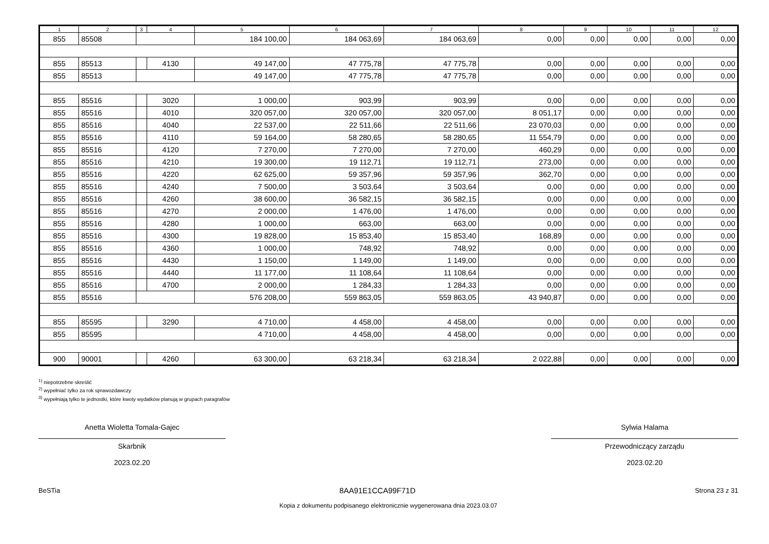| 1 | 2 | 3 | 4 | 5 | 6 | 7 | 8 | 9 | 10 | 11 | 12 |
| --- | --- | --- | --- | --- | --- | --- | --- | --- | --- | --- | --- |
| 855 | 85508 | | | 184 100,00 | 184 063,69 | 184 063,69 | 0,00 | 0,00 | 0,00 | 0,00 | 0,00 |
| 855 | 85513 | | 4130 | 49 147,00 | 47 775,78 | 47 775,78 | 0,00 | 0,00 | 0,00 | 0,00 | 0,00 |
| 855 | 85513 | | | 49 147,00 | 47 775,78 | 47 775,78 | 0,00 | 0,00 | 0,00 | 0,00 | 0,00 |
| 855 | 85516 | | 3020 | 1 000,00 | 903,99 | 903,99 | 0,00 | 0,00 | 0,00 | 0,00 | 0,00 |
| 855 | 85516 | | 4010 | 320 057,00 | 320 057,00 | 320 057,00 | 8 051,17 | 0,00 | 0,00 | 0,00 | 0,00 |
| 855 | 85516 | | 4040 | 22 537,00 | 22 511,66 | 22 511,66 | 23 070,03 | 0,00 | 0,00 | 0,00 | 0,00 |
| 855 | 85516 | | 4110 | 59 164,00 | 58 280,65 | 58 280,65 | 11 554,79 | 0,00 | 0,00 | 0,00 | 0,00 |
| 855 | 85516 | | 4120 | 7 270,00 | 7 270,00 | 7 270,00 | 460,29 | 0,00 | 0,00 | 0,00 | 0,00 |
| 855 | 85516 | | 4210 | 19 300,00 | 19 112,71 | 19 112,71 | 273,00 | 0,00 | 0,00 | 0,00 | 0,00 |
| 855 | 85516 | | 4220 | 62 625,00 | 59 357,96 | 59 357,96 | 362,70 | 0,00 | 0,00 | 0,00 | 0,00 |
| 855 | 85516 | | 4240 | 7 500,00 | 3 503,64 | 3 503,64 | 0,00 | 0,00 | 0,00 | 0,00 | 0,00 |
| 855 | 85516 | | 4260 | 38 600,00 | 36 582,15 | 36 582,15 | 0,00 | 0,00 | 0,00 | 0,00 | 0,00 |
| 855 | 85516 | | 4270 | 2 000,00 | 1 476,00 | 1 476,00 | 0,00 | 0,00 | 0,00 | 0,00 | 0,00 |
| 855 | 85516 | | 4280 | 1 000,00 | 663,00 | 663,00 | 0,00 | 0,00 | 0,00 | 0,00 | 0,00 |
| 855 | 85516 | | 4300 | 19 828,00 | 15 853,40 | 15 853,40 | 168,89 | 0,00 | 0,00 | 0,00 | 0,00 |
| 855 | 85516 | | 4360 | 1 000,00 | 748,92 | 748,92 | 0,00 | 0,00 | 0,00 | 0,00 | 0,00 |
| 855 | 85516 | | 4430 | 1 150,00 | 1 149,00 | 1 149,00 | 0,00 | 0,00 | 0,00 | 0,00 | 0,00 |
| 855 | 85516 | | 4440 | 11 177,00 | 11 108,64 | 11 108,64 | 0,00 | 0,00 | 0,00 | 0,00 | 0,00 |
| 855 | 85516 | | 4700 | 2 000,00 | 1 284,33 | 1 284,33 | 0,00 | 0,00 | 0,00 | 0,00 | 0,00 |
| 855 | 85516 | | | 576 208,00 | 559 863,05 | 559 863,05 | 43 940,87 | 0,00 | 0,00 | 0,00 | 0,00 |
| 855 | 85595 | | 3290 | 4 710,00 | 4 458,00 | 4 458,00 | 0,00 | 0,00 | 0,00 | 0,00 | 0,00 |
| 855 | 85595 | | | 4 710,00 | 4 458,00 | 4 458,00 | 0,00 | 0,00 | 0,00 | 0,00 | 0,00 |
| 900 | 90001 | | 4260 | 63 300,00 | 63 218,34 | 63 218,34 | 2 022,88 | 0,00 | 0,00 | 0,00 | 0,00 |
<sup>1)</sup> niepotrzebne skreślić
<sup>2)</sup> wypełniać tylko za rok sprawozdawczy
<sup>3)</sup> wypełniają tylko te jednostki, które kwoty wydatków planują w grupach paragrafów
Anetta Wioletta Tomala-Gajec
Skarbnik
2023.02.20
Sylwia Halama
Przewodniczący zarządu
2023.02.20
BeSTia 8AA91E1CCA99F71D Strona 23 z 31
Kopia z dokumentu podpisanego elektronicznie wygenerowana dnia 2023.03.07